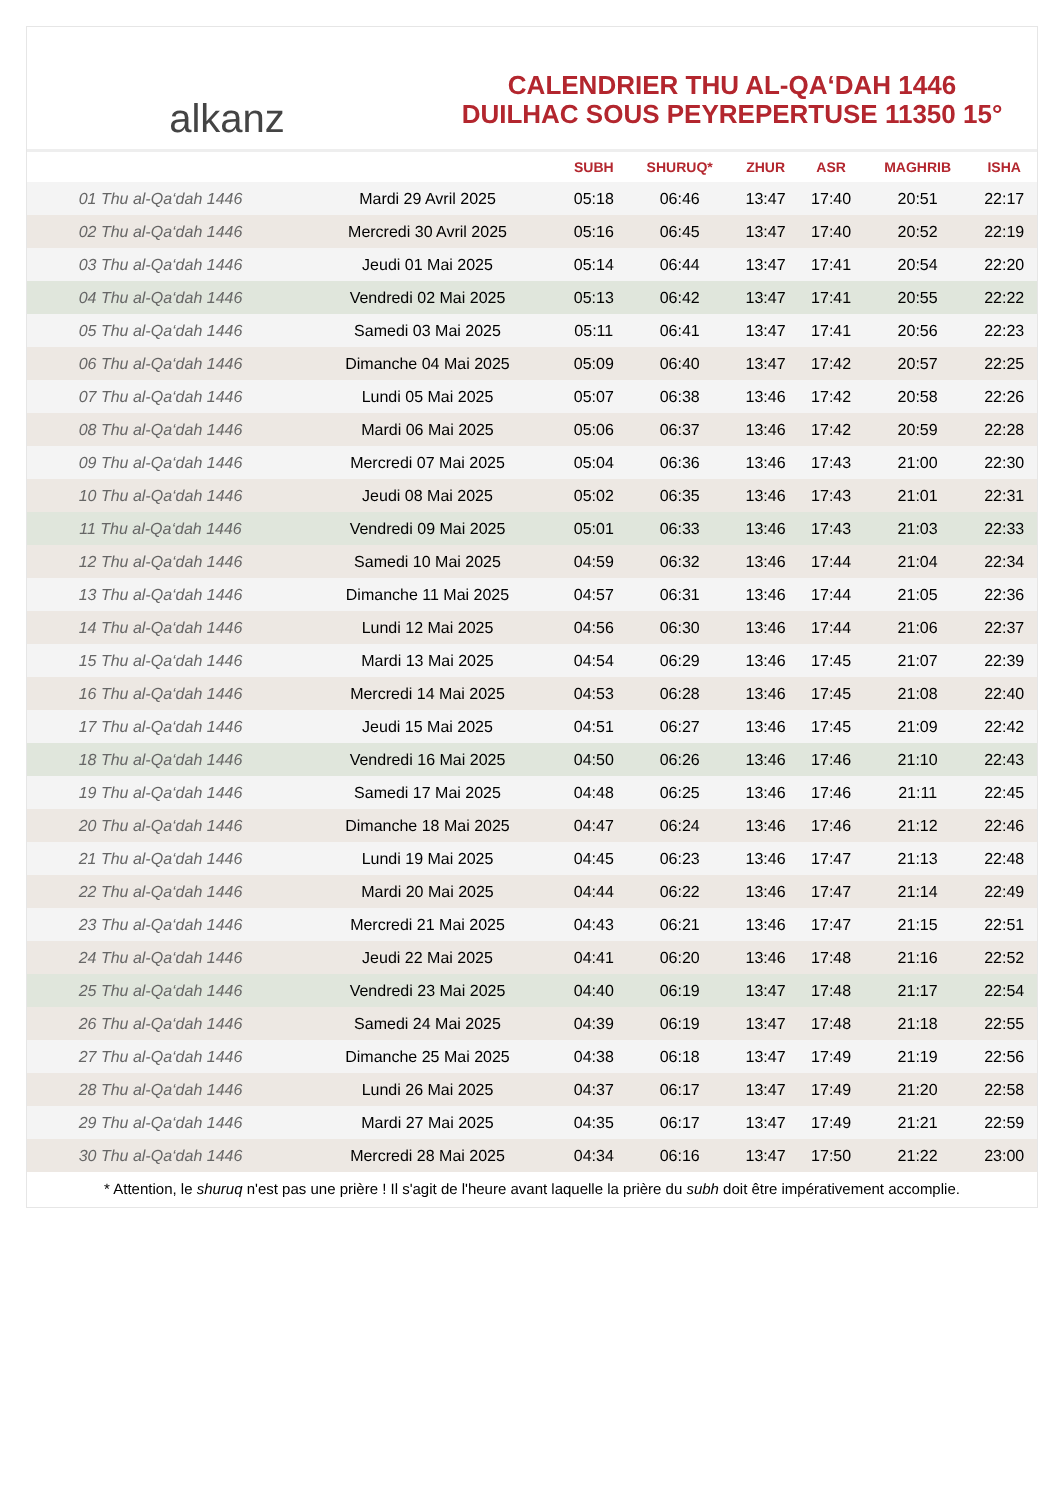alkanz
CALENDRIER THU AL-QA‘DAH 1446
DUILHAC SOUS PEYREPERTUSE 11350 15°
| | | SUBH | SHURUQ* | ZHUR | ASR | MAGHRIB | ISHA |
| --- | --- | --- | --- | --- | --- | --- | --- |
| 01 Thu al-Qa‘dah 1446 | Mardi 29 Avril 2025 | 05:18 | 06:46 | 13:47 | 17:40 | 20:51 | 22:17 |
| 02 Thu al-Qa‘dah 1446 | Mercredi 30 Avril 2025 | 05:16 | 06:45 | 13:47 | 17:40 | 20:52 | 22:19 |
| 03 Thu al-Qa‘dah 1446 | Jeudi 01 Mai 2025 | 05:14 | 06:44 | 13:47 | 17:41 | 20:54 | 22:20 |
| 04 Thu al-Qa‘dah 1446 | Vendredi 02 Mai 2025 | 05:13 | 06:42 | 13:47 | 17:41 | 20:55 | 22:22 |
| 05 Thu al-Qa‘dah 1446 | Samedi 03 Mai 2025 | 05:11 | 06:41 | 13:47 | 17:41 | 20:56 | 22:23 |
| 06 Thu al-Qa‘dah 1446 | Dimanche 04 Mai 2025 | 05:09 | 06:40 | 13:47 | 17:42 | 20:57 | 22:25 |
| 07 Thu al-Qa‘dah 1446 | Lundi 05 Mai 2025 | 05:07 | 06:38 | 13:46 | 17:42 | 20:58 | 22:26 |
| 08 Thu al-Qa‘dah 1446 | Mardi 06 Mai 2025 | 05:06 | 06:37 | 13:46 | 17:42 | 20:59 | 22:28 |
| 09 Thu al-Qa‘dah 1446 | Mercredi 07 Mai 2025 | 05:04 | 06:36 | 13:46 | 17:43 | 21:00 | 22:30 |
| 10 Thu al-Qa‘dah 1446 | Jeudi 08 Mai 2025 | 05:02 | 06:35 | 13:46 | 17:43 | 21:01 | 22:31 |
| 11 Thu al-Qa‘dah 1446 | Vendredi 09 Mai 2025 | 05:01 | 06:33 | 13:46 | 17:43 | 21:03 | 22:33 |
| 12 Thu al-Qa‘dah 1446 | Samedi 10 Mai 2025 | 04:59 | 06:32 | 13:46 | 17:44 | 21:04 | 22:34 |
| 13 Thu al-Qa‘dah 1446 | Dimanche 11 Mai 2025 | 04:57 | 06:31 | 13:46 | 17:44 | 21:05 | 22:36 |
| 14 Thu al-Qa‘dah 1446 | Lundi 12 Mai 2025 | 04:56 | 06:30 | 13:46 | 17:44 | 21:06 | 22:37 |
| 15 Thu al-Qa‘dah 1446 | Mardi 13 Mai 2025 | 04:54 | 06:29 | 13:46 | 17:45 | 21:07 | 22:39 |
| 16 Thu al-Qa‘dah 1446 | Mercredi 14 Mai 2025 | 04:53 | 06:28 | 13:46 | 17:45 | 21:08 | 22:40 |
| 17 Thu al-Qa‘dah 1446 | Jeudi 15 Mai 2025 | 04:51 | 06:27 | 13:46 | 17:45 | 21:09 | 22:42 |
| 18 Thu al-Qa‘dah 1446 | Vendredi 16 Mai 2025 | 04:50 | 06:26 | 13:46 | 17:46 | 21:10 | 22:43 |
| 19 Thu al-Qa‘dah 1446 | Samedi 17 Mai 2025 | 04:48 | 06:25 | 13:46 | 17:46 | 21:11 | 22:45 |
| 20 Thu al-Qa‘dah 1446 | Dimanche 18 Mai 2025 | 04:47 | 06:24 | 13:46 | 17:46 | 21:12 | 22:46 |
| 21 Thu al-Qa‘dah 1446 | Lundi 19 Mai 2025 | 04:45 | 06:23 | 13:46 | 17:47 | 21:13 | 22:48 |
| 22 Thu al-Qa‘dah 1446 | Mardi 20 Mai 2025 | 04:44 | 06:22 | 13:46 | 17:47 | 21:14 | 22:49 |
| 23 Thu al-Qa‘dah 1446 | Mercredi 21 Mai 2025 | 04:43 | 06:21 | 13:46 | 17:47 | 21:15 | 22:51 |
| 24 Thu al-Qa‘dah 1446 | Jeudi 22 Mai 2025 | 04:41 | 06:20 | 13:46 | 17:48 | 21:16 | 22:52 |
| 25 Thu al-Qa‘dah 1446 | Vendredi 23 Mai 2025 | 04:40 | 06:19 | 13:47 | 17:48 | 21:17 | 22:54 |
| 26 Thu al-Qa‘dah 1446 | Samedi 24 Mai 2025 | 04:39 | 06:19 | 13:47 | 17:48 | 21:18 | 22:55 |
| 27 Thu al-Qa‘dah 1446 | Dimanche 25 Mai 2025 | 04:38 | 06:18 | 13:47 | 17:49 | 21:19 | 22:56 |
| 28 Thu al-Qa‘dah 1446 | Lundi 26 Mai 2025 | 04:37 | 06:17 | 13:47 | 17:49 | 21:20 | 22:58 |
| 29 Thu al-Qa‘dah 1446 | Mardi 27 Mai 2025 | 04:35 | 06:17 | 13:47 | 17:49 | 21:21 | 22:59 |
| 30 Thu al-Qa‘dah 1446 | Mercredi 28 Mai 2025 | 04:34 | 06:16 | 13:47 | 17:50 | 21:22 | 23:00 |
* Attention, le shuruq n'est pas une prière ! Il s'agit de l'heure avant laquelle la prière du subh doit être impérativement accomplie.